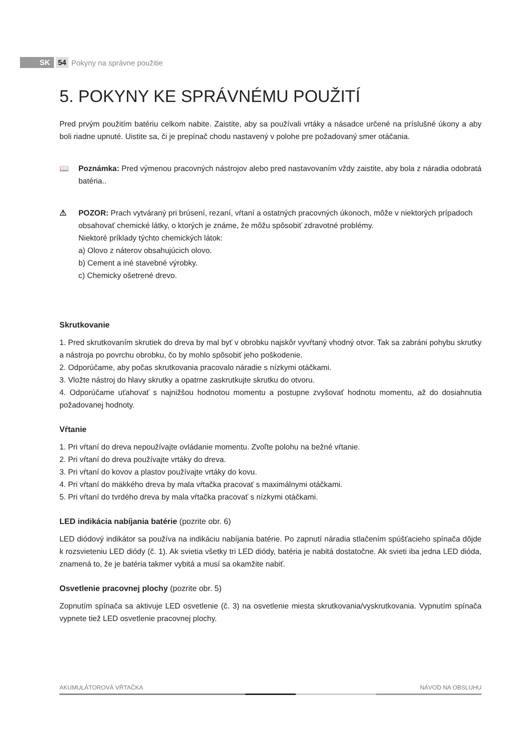SK 54 Pokyny na správne použitie
5. POKYNY KE SPRÁVNÉMU POUŽITÍ
Pred prvým použitím batériu celkom nabite. Zaistite, aby sa používali vrtáky a násadce určené na príslušné úkony a aby boli riadne upnuté. Uistite sa, či je prepínač chodu nastavený v polohe pre požadovaný smer otáčania.
📖 Poznámka: Pred výmenou pracovných nástrojov alebo pred nastavovaním vždy zaistite, aby bola z náradia odobratá batéria..
⚠ POZOR: Prach vytváraný pri brúsení, rezaní, vŕtaní a ostatných pracovných úkonoch, môže v niektorých prípadoch obsahovať chemické látky, o ktorých je známe, že môžu spôsobiť zdravotné problémy.
Niektoré príklady týchto chemických látok:
a) Olovo z náterov obsahujúcich olovo.
b) Cement a iné stavebné výrobky.
c) Chemicky ošetrené drevo.
Skrutkovanie
1. Pred skrutkovaním skrutiek do dreva by mal byť v obrobku najskôr vyvŕtaný vhodný otvor. Tak sa zabráni pohybu skrutky a nástroja po povrchu obrobku, čo by mohlo spôsobiť jeho poškodenie.
2. Odporúčame, aby počas skrutkovania pracovalo náradie s nízkymi otáčkami.
3. Vložte nástroj do hlavy skrutky a opatrne zaskrutkujte skrutku do otvoru.
4. Odporúčame uťahovať s najnižšou hodnotou momentu a postupne zvyšovať hodnotu momentu, až do dosiahnutia požadovanej hodnoty.
Vŕtanie
1. Pri vŕtaní do dreva nepoužívajte ovládanie momentu. Zvoľte polohu na bežné vŕtanie.
2. Pri vŕtaní do dreva používajte vrtáky do dreva.
3. Pri vŕtaní do kovov a plastov používajte vrtáky do kovu.
4. Pri vŕtaní do mäkkého dreva by mala vŕtačka pracovať s maximálnymi otáčkami.
5. Pri vŕtaní do tvrdého dreva by mala vŕtačka pracovať s nízkymi otáčkami.
LED indikácia nabíjania batérie (pozrite obr. 6)
LED diódový indikátor sa používa na indikáciu nabíjania batérie. Po zapnutí náradia stlačením spúšťacieho spínača dôjde k rozsvieteniu LED diódy (č. 1). Ak svietia všetky tri LED diódy, batéria je nabitá dostatočne. Ak svieti iba jedna LED dióda, znamená to, že je batéria takmer vybitá a musí sa okamžite nabiť.
Osvetlenie pracovnej plochy (pozrite obr. 5)
Zopnutím spínača sa aktivuje LED osvetlenie (č. 3) na osvetlenie miesta skrutkovania/vyskrutkovania. Vypnutím spínača vypnete tiež LED osvetlenie pracovnej plochy.
AKUMULÁTOROVÁ VŔTAČKA NÁVOD NA OBSLUHU